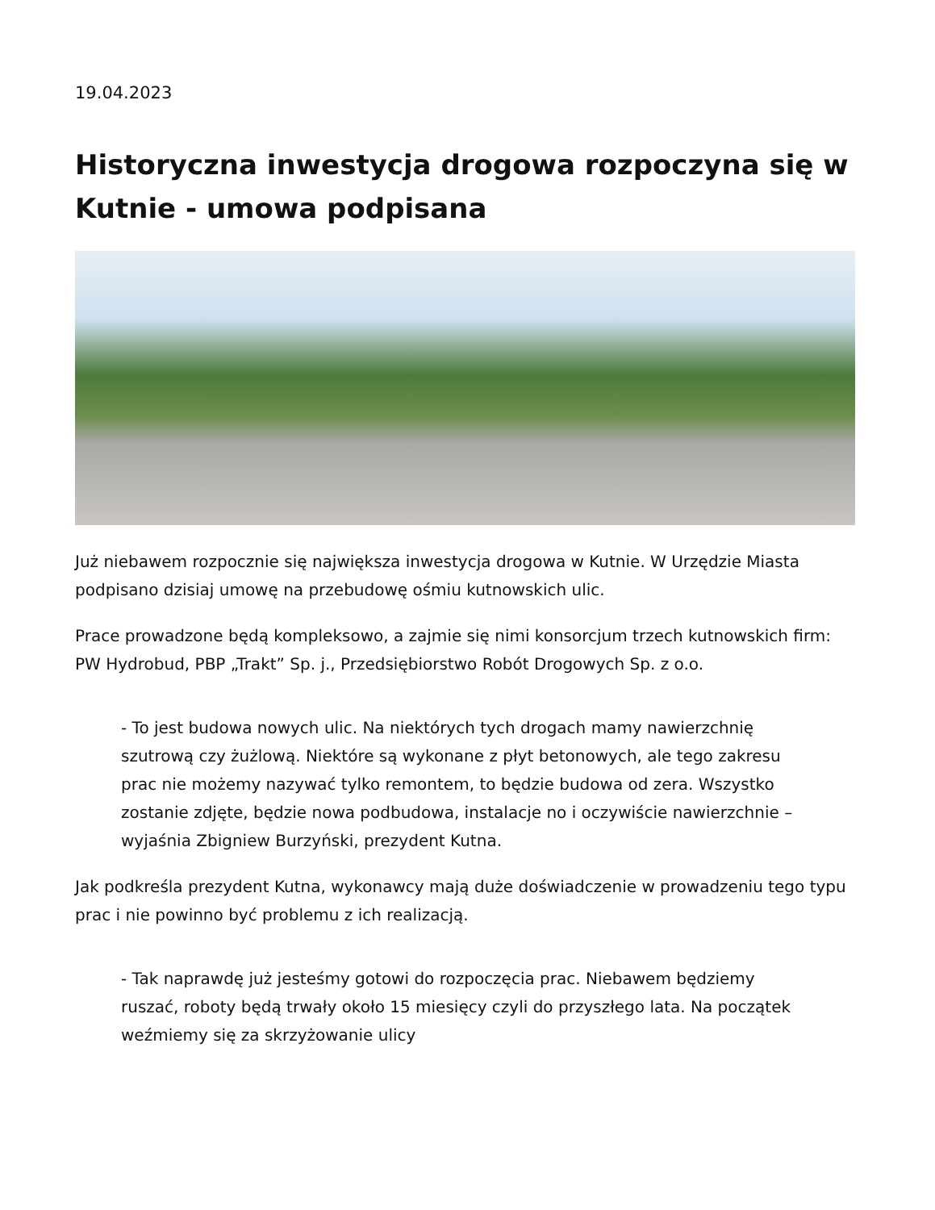19.04.2023
Historyczna inwestycja drogowa rozpoczyna się w Kutnie - umowa podpisana
Już niebawem rozpocznie się największa inwestycja drogowa w Kutnie. W Urzędzie Miasta podpisano dzisiaj umowę na przebudowę ośmiu kutnowskich ulic.
Prace prowadzone będą kompleksowo, a zajmie się nimi konsorcjum trzech kutnowskich firm: PW Hydrobud, PBP „Trakt” Sp. j., Przedsiębiorstwo Robót Drogowych Sp. z o.o.
- To jest budowa nowych ulic. Na niektórych tych drogach mamy nawierzchnię szutrową czy żużlową. Niektóre są wykonane z płyt betonowych, ale tego zakresu prac nie możemy nazywać tylko remontem, to będzie budowa od zera. Wszystko zostanie zdjęte, będzie nowa podbudowa, instalacje no i oczywiście nawierzchnie – wyjaśnia Zbigniew Burzyński, prezydent Kutna.
Jak podkreśla prezydent Kutna, wykonawcy mają duże doświadczenie w prowadzeniu tego typu prac i nie powinno być problemu z ich realizacją.
- Tak naprawdę już jesteśmy gotowi do rozpoczęcia prac. Niebawem będziemy ruszać, roboty będą trwały około 15 miesięcy czyli do przyszłego lata. Na początek weźmiemy się za skrzyżowanie ulicy